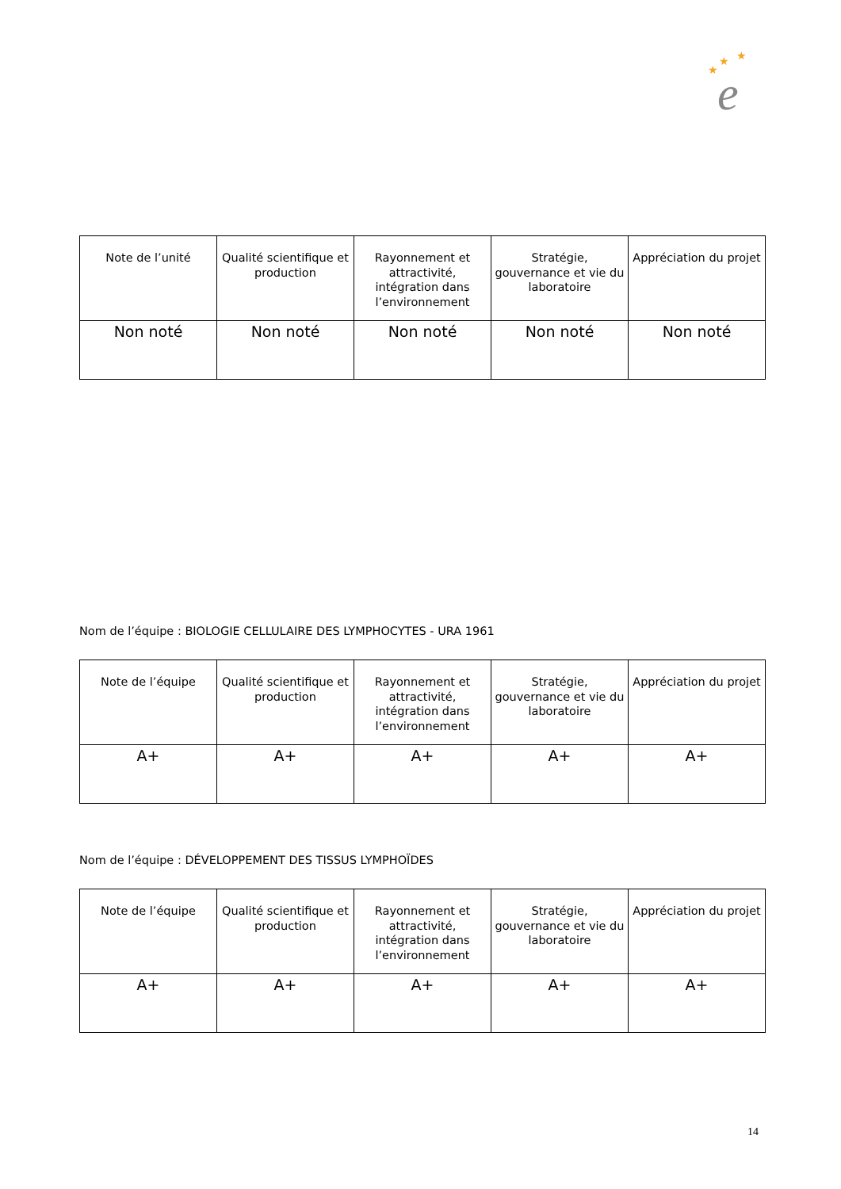★
★
★
e
| Note de l’unité | Qualité scientifique et production | Rayonnement et attractivité, intégration dans l’environnement | Stratégie, gouvernance et vie du laboratoire | Appréciation du projet |
| --- | --- | --- | --- | --- |
| Non noté | Non noté | Non noté | Non noté | Non noté |
Nom de l’équipe : BIOLOGIE CELLULAIRE DES LYMPHOCYTES - URA 1961
| Note de l’équipe | Qualité scientifique et production | Rayonnement et attractivité, intégration dans l’environnement | Stratégie, gouvernance et vie du laboratoire | Appréciation du projet |
| --- | --- | --- | --- | --- |
| A+ | A+ | A+ | A+ | A+ |
Nom de l’équipe : DÉVELOPPEMENT DES TISSUS LYMPHOÏDES
| Note de l’équipe | Qualité scientifique et production | Rayonnement et attractivité, intégration dans l’environnement | Stratégie, gouvernance et vie du laboratoire | Appréciation du projet |
| --- | --- | --- | --- | --- |
| A+ | A+ | A+ | A+ | A+ |
14